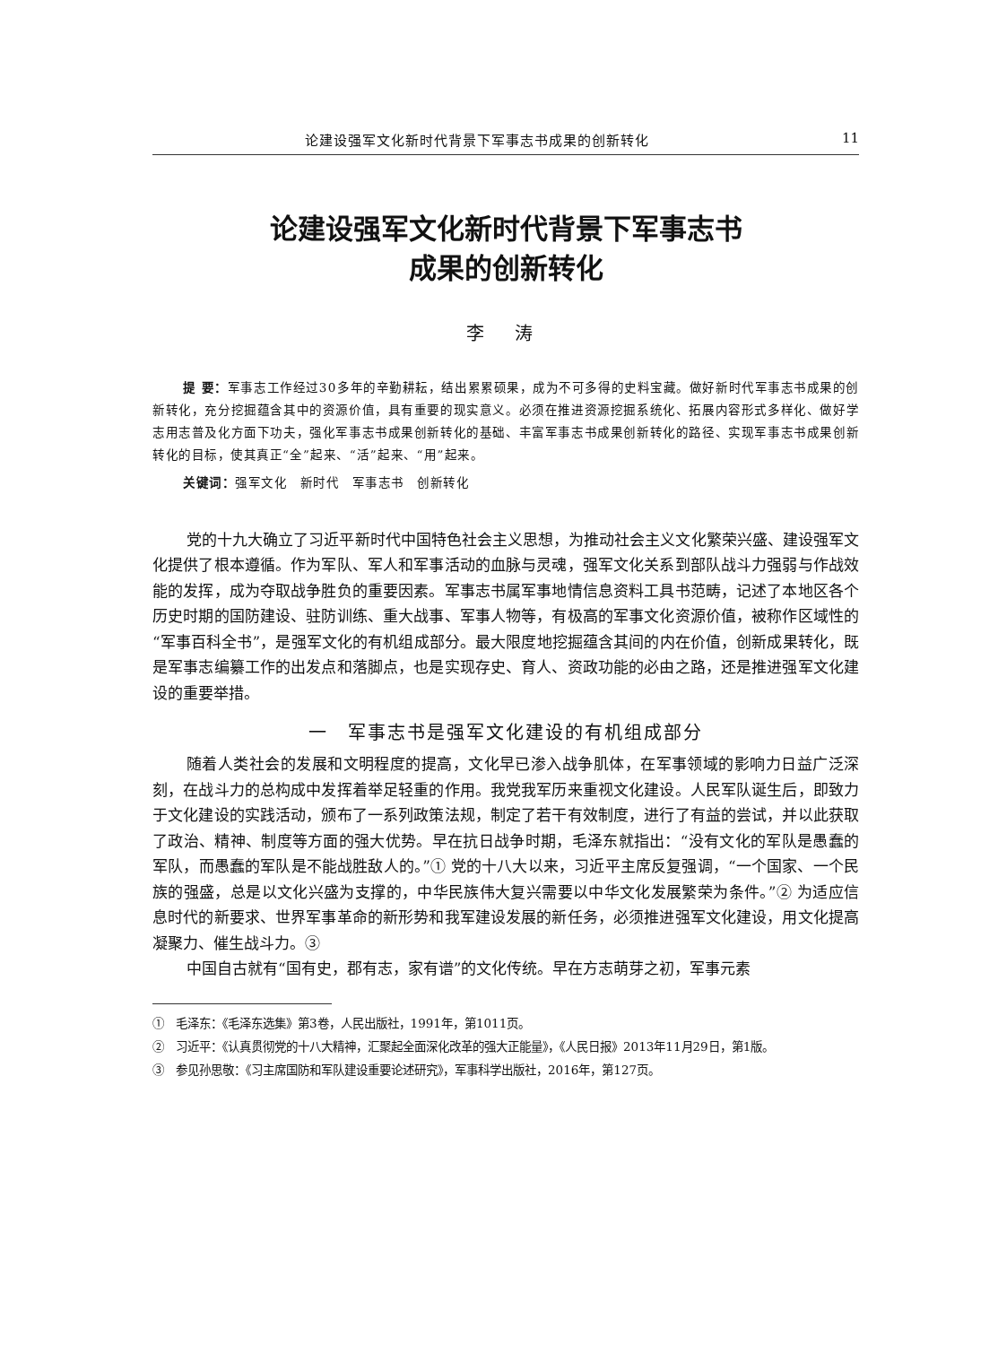论建设强军文化新时代背景下军事志书成果的创新转化 11
论建设强军文化新时代背景下军事志书
成果的创新转化
李 涛
提 要：军事志工作经过30多年的辛勤耕耘，结出累累硕果，成为不可多得的史料宝藏。做好新时代军事志书成果的创新转化，充分挖掘蕴含其中的资源价值，具有重要的现实意义。必须在推进资源挖掘系统化、拓展内容形式多样化、做好学志用志普及化方面下功夫，强化军事志书成果创新转化的基础、丰富军事志书成果创新转化的路径、实现军事志书成果创新转化的目标，使其真正“全”起来、“活”起来、“用”起来。
关键词：强军文化　新时代　军事志书　创新转化
党的十九大确立了习近平新时代中国特色社会主义思想，为推动社会主义文化繁荣兴盛、建设强军文化提供了根本遵循。作为军队、军人和军事活动的血脉与灵魂，强军文化关系到部队战斗力强弱与作战效能的发挥，成为夺取战争胜负的重要因素。军事志书属军事地情信息资料工具书范畴，记述了本地区各个历史时期的国防建设、驻防训练、重大战事、军事人物等，有极高的军事文化资源价值，被称作区域性的“军事百科全书”，是强军文化的有机组成部分。最大限度地挖掘蕴含其间的内在价值，创新成果转化，既是军事志编纂工作的出发点和落脚点，也是实现存史、育人、资政功能的必由之路，还是推进强军文化建设的重要举措。
一　军事志书是强军文化建设的有机组成部分
随着人类社会的发展和文明程度的提高，文化早已渗入战争肌体，在军事领域的影响力日益广泛深刻，在战斗力的总构成中发挥着举足轻重的作用。我党我军历来重视文化建设。人民军队诞生后，即致力于文化建设的实践活动，颁布了一系列政策法规，制定了若干有效制度，进行了有益的尝试，并以此获取了政治、精神、制度等方面的强大优势。早在抗日战争时期，毛泽东就指出：“没有文化的军队是愚蠢的军队，而愚蠢的军队是不能战胜敌人的。”① 党的十八大以来，习近平主席反复强调，“一个国家、一个民族的强盛，总是以文化兴盛为支撑的，中华民族伟大复兴需要以中华文化发展繁荣为条件。”② 为适应信息时代的新要求、世界军事革命的新形势和我军建设发展的新任务，必须推进强军文化建设，用文化提高凝聚力、催生战斗力。③
中国自古就有“国有史，郡有志，家有谱”的文化传统。早在方志萌芽之初，军事元素
①　毛泽东：《毛泽东选集》第3卷，人民出版社，1991年，第1011页。
②　习近平：《认真贯彻党的十八大精神，汇聚起全面深化改革的强大正能量》，《人民日报》2013年11月29日，第1版。
③　参见孙思敬：《习主席国防和军队建设重要论述研究》，军事科学出版社，2016年，第127页。